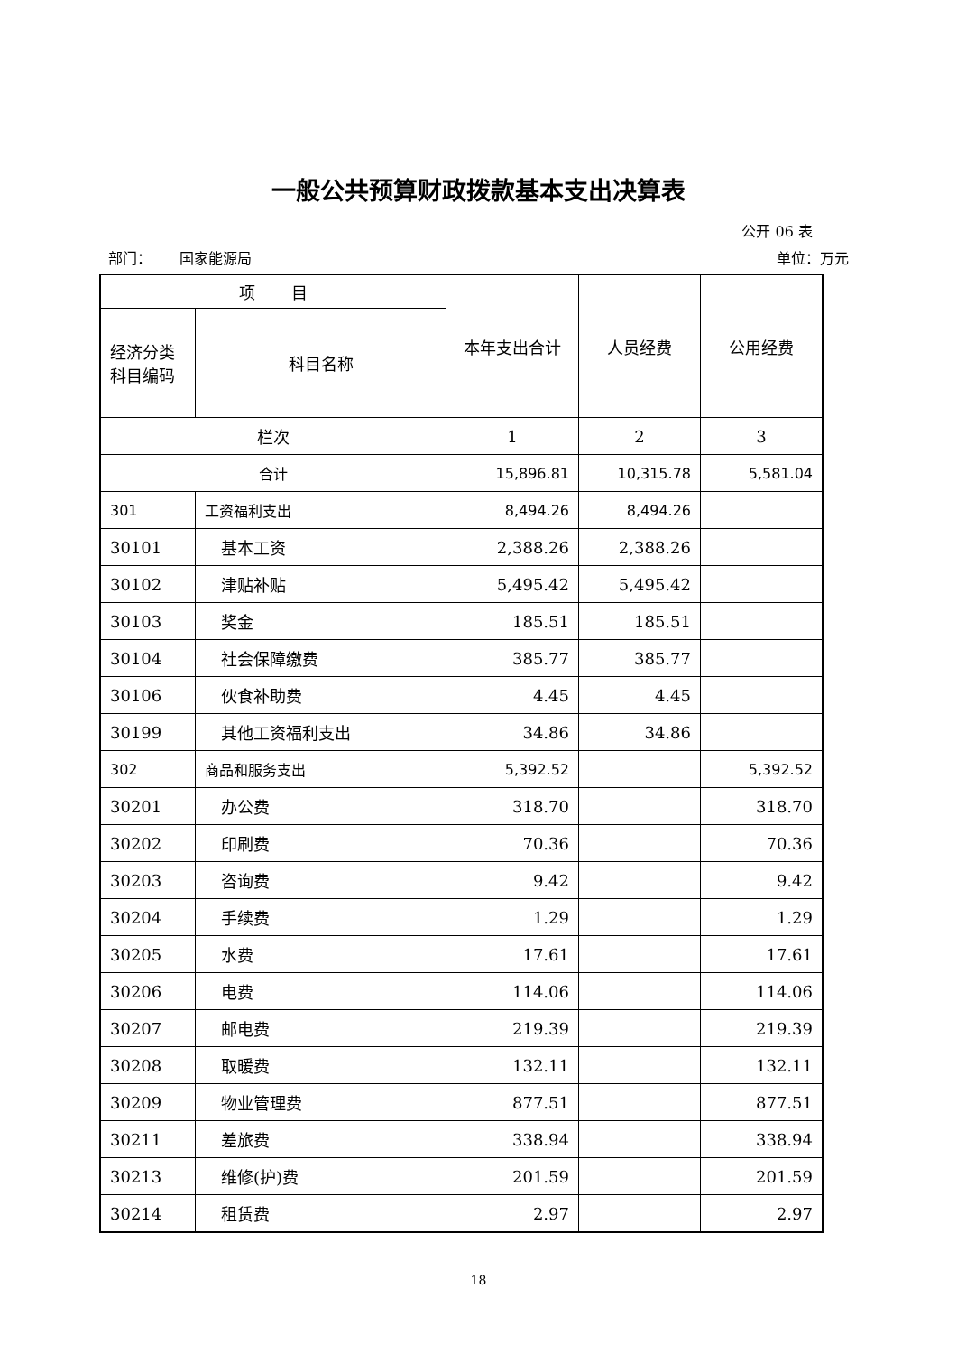一般公共预算财政拨款基本支出决算表
公开 06 表
部门： 国家能源局 单位：万元
| 项 目 | | 本年支出合计 | 人员经费 | 公用经费 |
| --- | --- | --- | --- | --- |
| 经济分类科目编码 | 科目名称 | | | |
| 栏次 | | 1 | 2 | 3 |
| 合计 | | 15,896.81 | 10,315.78 | 5,581.04 |
| 301 | 工资福利支出 | 8,494.26 | 8,494.26 | |
| 30101 | 基本工资 | 2,388.26 | 2,388.26 | |
| 30102 | 津贴补贴 | 5,495.42 | 5,495.42 | |
| 30103 | 奖金 | 185.51 | 185.51 | |
| 30104 | 社会保障缴费 | 385.77 | 385.77 | |
| 30106 | 伙食补助费 | 4.45 | 4.45 | |
| 30199 | 其他工资福利支出 | 34.86 | 34.86 | |
| 302 | 商品和服务支出 | 5,392.52 | | 5,392.52 |
| 30201 | 办公费 | 318.70 | | 318.70 |
| 30202 | 印刷费 | 70.36 | | 70.36 |
| 30203 | 咨询费 | 9.42 | | 9.42 |
| 30204 | 手续费 | 1.29 | | 1.29 |
| 30205 | 水费 | 17.61 | | 17.61 |
| 30206 | 电费 | 114.06 | | 114.06 |
| 30207 | 邮电费 | 219.39 | | 219.39 |
| 30208 | 取暖费 | 132.11 | | 132.11 |
| 30209 | 物业管理费 | 877.51 | | 877.51 |
| 30211 | 差旅费 | 338.94 | | 338.94 |
| 30213 | 维修(护)费 | 201.59 | | 201.59 |
| 30214 | 租赁费 | 2.97 | | 2.97 |
18